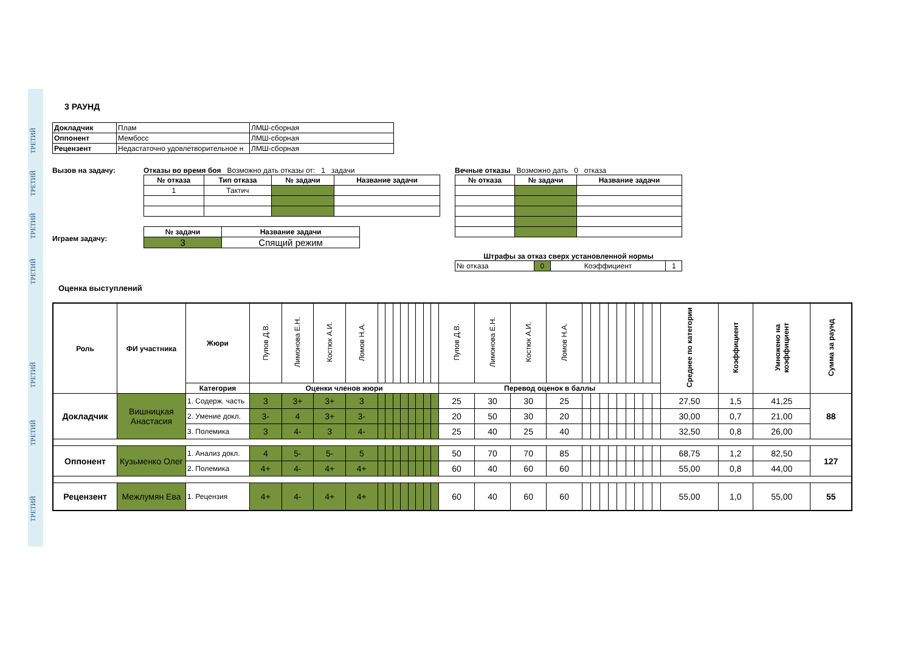ТРЕТИЙ
ТРЕТИЙ
ТРЕТИЙ
ТРЕТИЙ
ТРЕТИЙ
ТРЕТИЙ
ТРЕТИЙ
3 РАУНД
| Докладчик | Плам | ЛМШ-сборная |
| Оппонент | Мембосс | ЛМШ-сборная |
| Рецензент | Недастаточно удовлетворительное н | ЛМШ-сборная |
Вызов на задачу:
Играем задачу:
Отказы во время боя Возможно дать отказы от: 1 задачи
| № отказа | Тип отказа | № задачи | Название задачи |
| 1 | Тактич | | |
| № задачи | Название задачи |
| 3 | Спящий режим |
Вечные отказы Возможно дать 0 отказа
| № отказа | № задачи | Название задачи |
Штрафы за отказ сверх установленной нормы
| № отказа | 0 | Коэффициент | 1 |
Оценка выступлений
| Роль | ФИ участника | Жюри | Пупов Д.В. | Лимонова Е.Н. | Костюк А.И. | Ломов Н.А. | | | | | | | | | Пупов Д.В. | Лимонова Е.Н. | Костюк А.И. | Ломов Н.А. | | | | | | | | | | Среднее по категории | Коэффициент | Умножено на коэффициент | Сумма за раунд |
| --- | --- | --- | --- | --- | --- | --- | --- | --- | --- | --- | --- | --- | --- | --- | --- | --- | --- | --- | --- | --- | --- | --- | --- | --- | --- | --- | --- | --- | --- | --- | --- |
| | | Категория | Оценки членов жюри | | | | | | | | | | | | Перевод оценок в баллы | | | | | | | | | | | | | | | | |
| Докладчик | Вишницкая Анастасия | 1. Содерж. часть | 3 | 3+ | 3+ | 3 | | | | | | | | | 25 | 30 | 30 | 25 | | | | | | | | | | 27,50 | 1,5 | 41,25 | 88 |
| | | 2. Умение докл. | 3- | 4 | 3+ | 3- | | | | | | | | | 20 | 50 | 30 | 20 | | | | | | | | | | 30,00 | 0,7 | 21,00 | |
| | | 3. Полемика | 3 | 4- | 3 | 4- | | | | | | | | | 25 | 40 | 25 | 40 | | | | | | | | | | 32,50 | 0,8 | 26,00 | |
| Оппонент | Кузьменко Олег | 1. Анализ докл. | 4 | 5- | 5- | 5 | | | | | | | | | 50 | 70 | 70 | 85 | | | | | | | | | | 68,75 | 1,2 | 82,50 | 127 |
| | | 2. Полемика | 4+ | 4- | 4+ | 4+ | | | | | | | | | 60 | 40 | 60 | 60 | | | | | | | | | | 55,00 | 0,8 | 44,00 | |
| Рецензент | Межлумян Ева | 1. Рецензия | 4+ | 4- | 4+ | 4+ | | | | | | | | | 60 | 40 | 60 | 60 | | | | | | | | | | 55,00 | 1,0 | 55,00 | 55 |